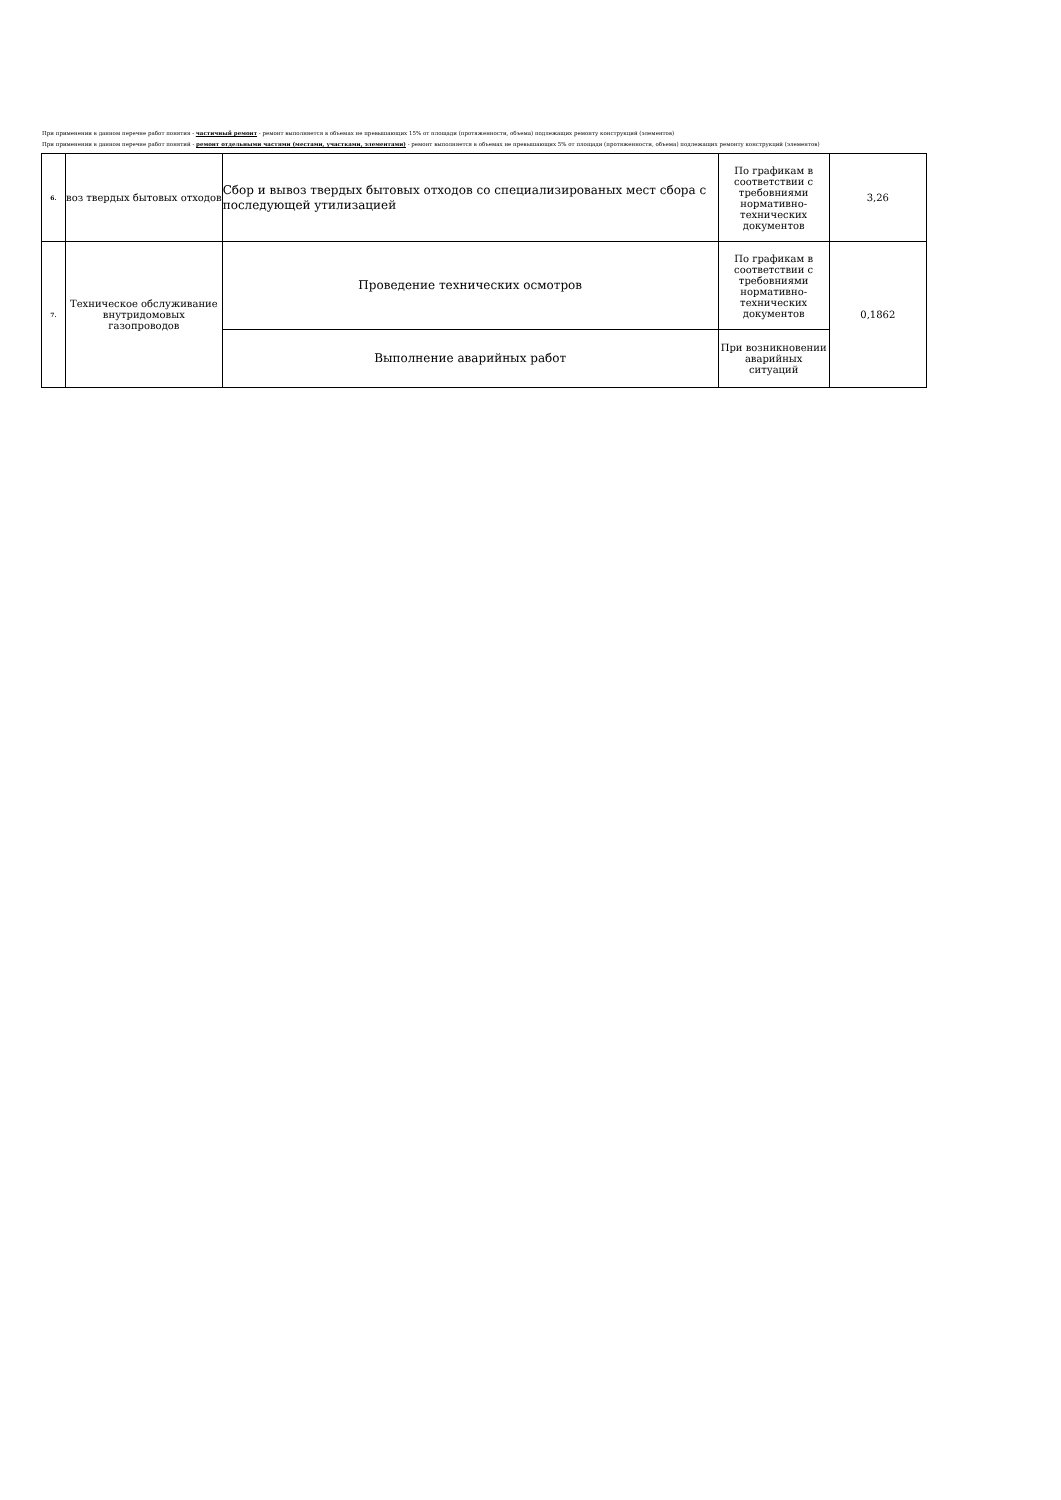При применении в данном перечне работ понятия - частичный ремонт - ремонт выполняется в объемах не превышающих 15% от площади (протяженности, объема) подлежащих ремонту конструкций (элементов)
При применении в данном перечне работ понятий - ремонт отдельными частями (местами, участками, элементами) - ремонт выполняется в объемах не превышающих 5% от площади (протяженности, объема) подлежащих ремонту конструкций (элементов)
| 6. | воз твердых бытовых отходов | Сбор и вывоз твердых бытовых отходов со специализированых мест сбора с последующей утилизацией | По графикам в соответствии с требовниями нормативно-технических документов | 3,26 |
| 7. | Техническое обслуживание внутридомовых газопроводов | Проведение технических осмотров | По графикам в соответствии с требовниями нормативно-технических документов | 0,1862 |
| | | Выполнение аварийных работ | При возникновении аварийных ситуаций | |